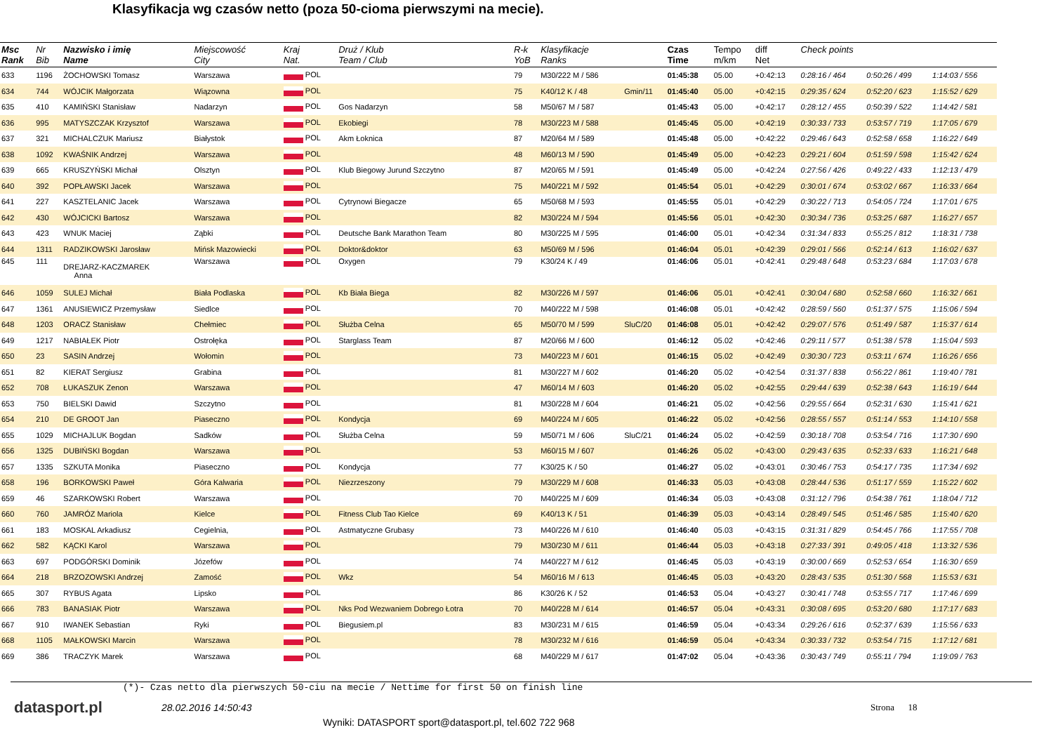Klasyfikacja wg czasów netto (poza 50-cioma pierwszymi na mecie).
| Msc Rank | Nr Bib | Nazwisko i imię Name | Miejscowość City | Kraj Nat. | Druż / Klub Team / Club | R-k YoB | Klasyfikacje Ranks | | Czas Time | Tempo m/km | diff Net | Check points | | |
| --- | --- | --- | --- | --- | --- | --- | --- | --- | --- | --- | --- | --- | --- | --- |
| 633 | 1196 | ŻOCHOWSKI Tomasz | Warszawa | POL | | 79 | M30/222 M / 586 | | 01:45:38 | 05.00 | +0:42:13 | 0:28:16 / 464 | 0:50:26 / 499 | 1:14:03 / 556 |
| 634 | 744 | WÓJCIK Małgorzata | Wiązowna | POL | | 75 | K40/12 K / 48 | Gmin/11 | 01:45:40 | 05.00 | +0:42:15 | 0:29:35 / 624 | 0:52:20 / 623 | 1:15:52 / 629 |
| 635 | 410 | KAMIŃSKI Stanisław | Nadarzyn | POL | Gos Nadarzyn | 58 | M50/67 M / 587 | | 01:45:43 | 05.00 | +0:42:17 | 0:28:12 / 455 | 0:50:39 / 522 | 1:14:42 / 581 |
| 636 | 995 | MATYSZCZAK Krzysztof | Warszawa | POL | Ekobiegi | 78 | M30/223 M / 588 | | 01:45:45 | 05.00 | +0:42:19 | 0:30:33 / 733 | 0:53:57 / 719 | 1:17:05 / 679 |
| 637 | 321 | MICHALCZUK Mariusz | Białystok | POL | Akm Łoknica | 87 | M20/64 M / 589 | | 01:45:48 | 05.00 | +0:42:22 | 0:29:46 / 643 | 0:52:58 / 658 | 1:16:22 / 649 |
| 638 | 1092 | KWAŚNIK Andrzej | Warszawa | POL | | 48 | M60/13 M / 590 | | 01:45:49 | 05.00 | +0:42:23 | 0:29:21 / 604 | 0:51:59 / 598 | 1:15:42 / 624 |
| 639 | 665 | KRUSZYŃSKI Michał | Olsztyn | POL | Klub Biegowy Jurund Szczytno | 87 | M20/65 M / 591 | | 01:45:49 | 05.00 | +0:42:24 | 0:27:56 / 426 | 0:49:22 / 433 | 1:12:13 / 479 |
| 640 | 392 | POPŁAWSKI Jacek | Warszawa | POL | | 75 | M40/221 M / 592 | | 01:45:54 | 05.01 | +0:42:29 | 0:30:01 / 674 | 0:53:02 / 667 | 1:16:33 / 664 |
| 641 | 227 | KASZTELANIC Jacek | Warszawa | POL | Cytrynowi Biegacze | 65 | M50/68 M / 593 | | 01:45:55 | 05.01 | +0:42:29 | 0:30:22 / 713 | 0:54:05 / 724 | 1:17:01 / 675 |
| 642 | 430 | WÓJCICKI Bartosz | Warszawa | POL | | 82 | M30/224 M / 594 | | 01:45:56 | 05.01 | +0:42:30 | 0:30:34 / 736 | 0:53:25 / 687 | 1:16:27 / 657 |
| 643 | 423 | WNUK Maciej | Ząbki | POL | Deutsche Bank Marathon Team | 80 | M30/225 M / 595 | | 01:46:00 | 05.01 | +0:42:34 | 0:31:34 / 833 | 0:55:25 / 812 | 1:18:31 / 738 |
| 644 | 1311 | RADZIKOWSKI Jarosław | Mińsk Mazowiecki | POL | Doktor&doktor | 63 | M50/69 M / 596 | | 01:46:04 | 05.01 | +0:42:39 | 0:29:01 / 566 | 0:52:14 / 613 | 1:16:02 / 637 |
| 645 | 111 | DREJARZ-KACZMAREK Anna | Warszawa | POL | Oxygen | 79 | K30/24 K / 49 | | 01:46:06 | 05.01 | +0:42:41 | 0:29:48 / 648 | 0:53:23 / 684 | 1:17:03 / 678 |
| 646 | 1059 | SULEJ Michał | Biała Podlaska | POL | Kb Biała Biega | 82 | M30/226 M / 597 | | 01:46:06 | 05.01 | +0:42:41 | 0:30:04 / 680 | 0:52:58 / 660 | 1:16:32 / 661 |
| 647 | 1361 | ANUSIEWICZ Przemysław | Siedlce | POL | | 70 | M40/222 M / 598 | | 01:46:08 | 05.01 | +0:42:42 | 0:28:59 / 560 | 0:51:37 / 575 | 1:15:06 / 594 |
| 648 | 1203 | ORACZ Stanisław | Chełmiec | POL | Służba Celna | 65 | M50/70 M / 599 | SluC/20 | 01:46:08 | 05.01 | +0:42:42 | 0:29:07 / 576 | 0:51:49 / 587 | 1:15:37 / 614 |
| 649 | 1217 | NABIAŁEK Piotr | Ostrołęka | POL | Starglass Team | 87 | M20/66 M / 600 | | 01:46:12 | 05.02 | +0:42:46 | 0:29:11 / 577 | 0:51:38 / 578 | 1:15:04 / 593 |
| 650 | 23 | SASIN Andrzej | Wołomin | POL | | 73 | M40/223 M / 601 | | 01:46:15 | 05.02 | +0:42:49 | 0:30:30 / 723 | 0:53:11 / 674 | 1:16:26 / 656 |
| 651 | 82 | KIERAT Sergiusz | Grabina | POL | | 81 | M30/227 M / 602 | | 01:46:20 | 05.02 | +0:42:54 | 0:31:37 / 838 | 0:56:22 / 861 | 1:19:40 / 781 |
| 652 | 708 | ŁUKASZUK Zenon | Warszawa | POL | | 47 | M60/14 M / 603 | | 01:46:20 | 05.02 | +0:42:55 | 0:29:44 / 639 | 0:52:38 / 643 | 1:16:19 / 644 |
| 653 | 750 | BIELSKI Dawid | Szczytno | POL | | 81 | M30/228 M / 604 | | 01:46:21 | 05.02 | +0:42:56 | 0:29:55 / 664 | 0:52:31 / 630 | 1:15:41 / 621 |
| 654 | 210 | DE GROOT Jan | Piaseczno | POL | Kondycja | 69 | M40/224 M / 605 | | 01:46:22 | 05.02 | +0:42:56 | 0:28:55 / 557 | 0:51:14 / 553 | 1:14:10 / 558 |
| 655 | 1029 | MICHAJLUK Bogdan | Sadków | POL | Służba Celna | 59 | M50/71 M / 606 | SluC/21 | 01:46:24 | 05.02 | +0:42:59 | 0:30:18 / 708 | 0:53:54 / 716 | 1:17:30 / 690 |
| 656 | 1325 | DUBIŃSKI Bogdan | Warszawa | POL | | 53 | M60/15 M / 607 | | 01:46:26 | 05.02 | +0:43:00 | 0:29:43 / 635 | 0:52:33 / 633 | 1:16:21 / 648 |
| 657 | 1335 | SZKUTA Monika | Piaseczno | POL | Kondycja | 77 | K30/25 K / 50 | | 01:46:27 | 05.02 | +0:43:01 | 0:30:46 / 753 | 0:54:17 / 735 | 1:17:34 / 692 |
| 658 | 196 | BORKOWSKI Paweł | Góra Kalwaria | POL | Niezrzeszony | 79 | M30/229 M / 608 | | 01:46:33 | 05.03 | +0:43:08 | 0:28:44 / 536 | 0:51:17 / 559 | 1:15:22 / 602 |
| 659 | 46 | SZARKOWSKI Robert | Warszawa | POL | | 70 | M40/225 M / 609 | | 01:46:34 | 05.03 | +0:43:08 | 0:31:12 / 796 | 0:54:38 / 761 | 1:18:04 / 712 |
| 660 | 760 | JAMRÓZ Mariola | Kielce | POL | Fitness Club Tao Kielce | 69 | K40/13 K / 51 | | 01:46:39 | 05.03 | +0:43:14 | 0:28:49 / 545 | 0:51:46 / 585 | 1:15:40 / 620 |
| 661 | 183 | MOSKAL Arkadiusz | Cegielnia, | POL | Astmatyczne Grubasy | 73 | M40/226 M / 610 | | 01:46:40 | 05.03 | +0:43:15 | 0:31:31 / 829 | 0:54:45 / 766 | 1:17:55 / 708 |
| 662 | 582 | KĄCKI Karol | Warszawa | POL | | 79 | M30/230 M / 611 | | 01:46:44 | 05.03 | +0:43:18 | 0:27:33 / 391 | 0:49:05 / 418 | 1:13:32 / 536 |
| 663 | 697 | PODGÓRSKI Dominik | Józefów | POL | | 74 | M40/227 M / 612 | | 01:46:45 | 05.03 | +0:43:19 | 0:30:00 / 669 | 0:52:53 / 654 | 1:16:30 / 659 |
| 664 | 218 | BRZOZOWSKI Andrzej | Zamość | POL | Wkz | 54 | M60/16 M / 613 | | 01:46:45 | 05.03 | +0:43:20 | 0:28:43 / 535 | 0:51:30 / 568 | 1:15:53 / 631 |
| 665 | 307 | RYBUS Agata | Lipsko | POL | | 86 | K30/26 K / 52 | | 01:46:53 | 05.04 | +0:43:27 | 0:30:41 / 748 | 0:53:55 / 717 | 1:17:46 / 699 |
| 666 | 783 | BANASIAK Piotr | Warszawa | POL | Nks Pod Wezwaniem Dobrego Łotra | 70 | M40/228 M / 614 | | 01:46:57 | 05.04 | +0:43:31 | 0:30:08 / 695 | 0:53:20 / 680 | 1:17:17 / 683 |
| 667 | 910 | IWANEK Sebastian | Ryki | POL | Biegusiem.pl | 83 | M30/231 M / 615 | | 01:46:59 | 05.04 | +0:43:34 | 0:29:26 / 616 | 0:52:37 / 639 | 1:15:56 / 633 |
| 668 | 1105 | MAŁKOWSKI Marcin | Warszawa | POL | | 78 | M30/232 M / 616 | | 01:46:59 | 05.04 | +0:43:34 | 0:30:33 / 732 | 0:53:54 / 715 | 1:17:12 / 681 |
| 669 | 386 | TRACZYK Marek | Warszawa | POL | | 68 | M40/229 M / 617 | | 01:47:02 | 05.04 | +0:43:36 | 0:30:43 / 749 | 0:55:11 / 794 | 1:19:09 / 763 |
(*)- Czas netto dla pierwszych 50-ciu na mecie / Nettime for first 50 on finish line
datasport.pl
28.02.2016 14:50:43 Strona 18
Wyniki: DATASPORT sport@datasport.pl, tel.602 722 968